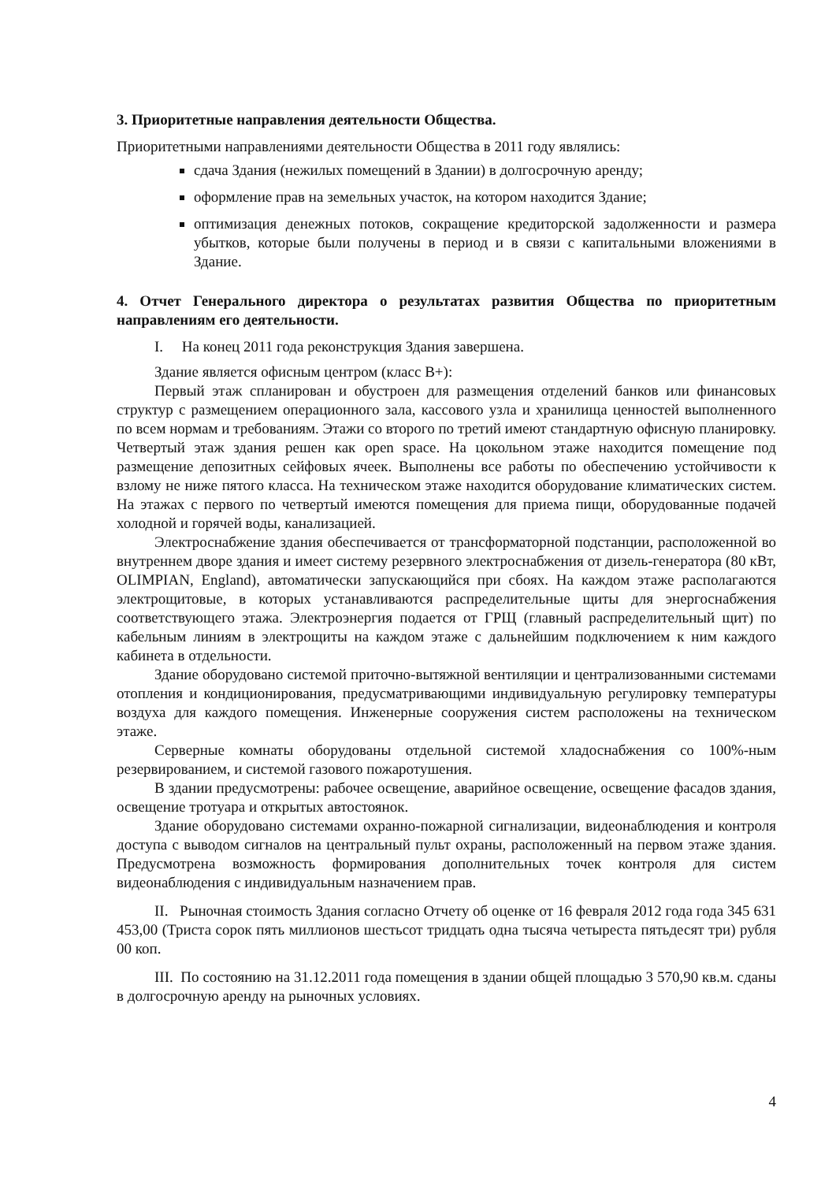3. Приоритетные направления деятельности Общества.
Приоритетными направлениями деятельности Общества в 2011 году являлись:
сдача Здания (нежилых помещений в Здании) в долгосрочную аренду;
оформление прав на земельных участок, на котором находится Здание;
оптимизация денежных потоков, сокращение кредиторской задолженности и размера убытков, которые были получены в период и в связи с капитальными вложениями в Здание.
4. Отчет Генерального директора о результатах развития Общества по приоритетным направлениям его деятельности.
I. На конец 2011 года реконструкция Здания завершена.
Здание является офисным центром (класс В+):
Первый этаж спланирован и обустроен для размещения отделений банков или финансовых структур с размещением операционного зала, кассового узла и хранилища ценностей выполненного по всем нормам и требованиям. Этажи со второго по третий имеют стандартную офисную планировку. Четвертый этаж здания решен как open space. На цокольном этаже находится помещение под размещение депозитных сейфовых ячеек. Выполнены все работы по обеспечению устойчивости к взлому не ниже пятого класса. На техническом этаже находится оборудование климатических систем. На этажах с первого по четвертый имеются помещения для приема пищи, оборудованные подачей холодной и горячей воды, канализацией.
Электроснабжение здания обеспечивается от трансформаторной подстанции, расположенной во внутреннем дворе здания и имеет систему резервного электроснабжения от дизель-генератора (80 кВт, OLIMPIAN, England), автоматически запускающийся при сбоях. На каждом этаже располагаются электрощитовые, в которых устанавливаются распределительные щиты для энергоснабжения соответствующего этажа. Электроэнергия подается от ГРЩ (главный распределительный щит) по кабельным линиям в электрощиты на каждом этаже с дальнейшим подключением к ним каждого кабинета в отдельности.
Здание оборудовано системой приточно-вытяжной вентиляции и централизованными системами отопления и кондиционирования, предусматривающими индивидуальную регулировку температуры воздуха для каждого помещения. Инженерные сооружения систем расположены на техническом этаже.
Серверные комнаты оборудованы отдельной системой хладоснабжения со 100%-ным резервированием, и системой газового пожаротушения.
В здании предусмотрены: рабочее освещение, аварийное освещение, освещение фасадов здания, освещение тротуара и открытых автостоянок.
Здание оборудовано системами охранно-пожарной сигнализации, видеонаблюдения и контроля доступа с выводом сигналов на центральный пульт охраны, расположенный на первом этаже здания. Предусмотрена возможность формирования дополнительных точек контроля для систем видеонаблюдения с индивидуальным назначением прав.
II. Рыночная стоимость Здания согласно Отчету об оценке от 16 февраля 2012 года года 345 631 453,00 (Триста сорок пять миллионов шестьсот тридцать одна тысяча четыреста пятьдесят три) рубля 00 коп.
III. По состоянию на 31.12.2011 года помещения в здании общей площадью 3 570,90 кв.м. сданы в долгосрочную аренду на рыночных условиях.
4